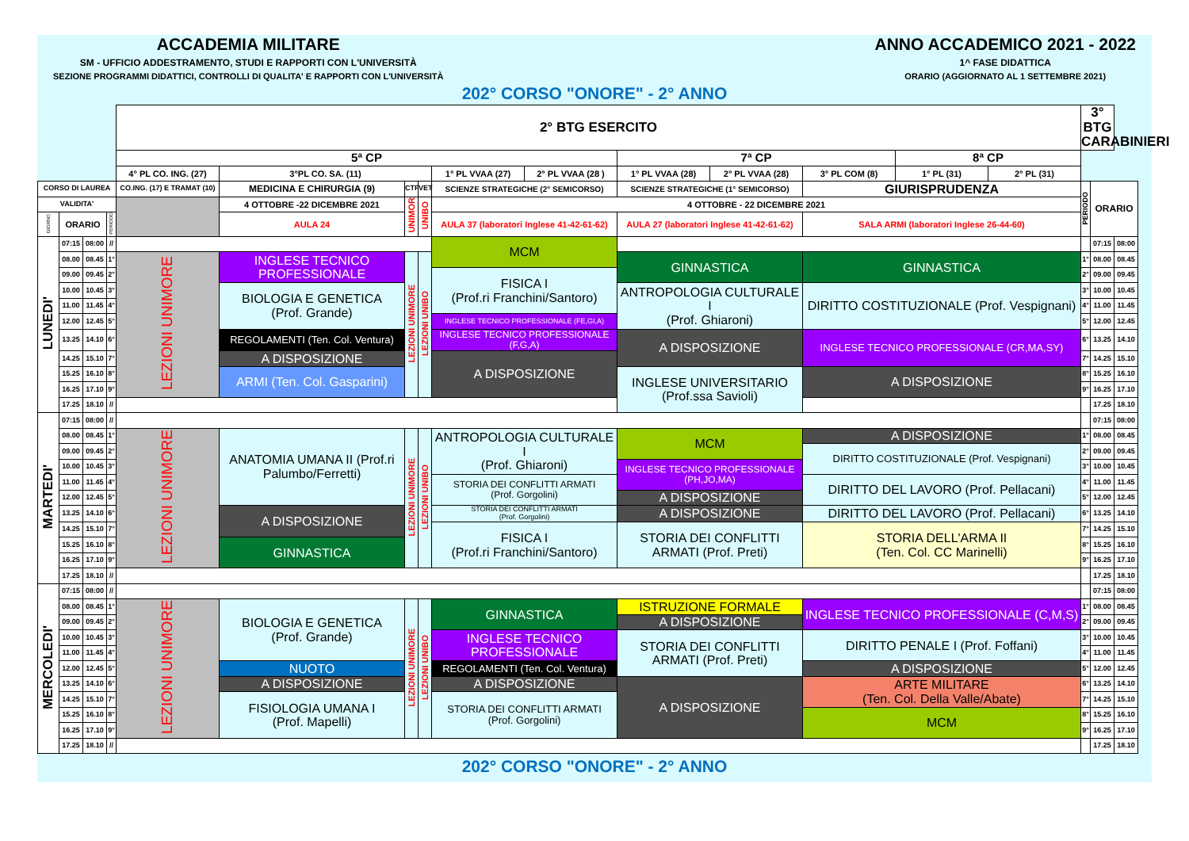ACCADEMIA MILITARE
SM - UFFICIO ADDESTRAMENTO, STUDI E RAPPORTI CON L'UNIVERSITÀ
SEZIONE PROGRAMMI DIDATTICI, CONTROLLI DI QUALITA' E RAPPORTI CON L'UNIVERSITÀ
ANNO ACCADEMICO 2021 - 2022
1^ FASE DIDATTICA
ORARIO (AGGIORNATO AL 1 SETTEMBRE 2021)
202° CORSO "ONORE" - 2° ANNO
| | | | | 2° BTG ESERCITO | | | | | | | | | | | 3° BTG CARABINIERI | | |
| | | | | 5ª CP | | | | | | 7ª CP | | | 8ª CP | | | | |
| | | | | 4° PL CO. ING. (27) | 3°PL CO. SA. (11) | | | 1° PL VVAA (27) | 2° PL VVAA (28 ) | 1° PL VVAA (28) | 2° PL VVAA (28) | 3° PL COM (8) | 1° PL (31) | 2° PL (31) | | | |
| CORSO DI LAUREA | | | | CO.ING. (17) E TRAMAT (10) | MEDICINA E CHIRURGIA (9) | CTF | VET | SCIENZE STRATEGICHE (2° SEMICORSO) | | SCIENZE STRATEGICHE (1° SEMICORSO) | | GIURISPRUDENZA | | | PERIODO | ORARIO | |
| VALIDITA' | | | | | 4 OTTOBRE -22 DICEMBRE 2021 | UNIMOR | UNIBO | 4 OTTOBRE - 22 DICEMBRE 2021 | | | | | | | | | |
| GIORNO | ORARIO | | PERIODO | | AULA 24 | | | AULA 37 (laboratori Inglese 41-42-61-62) | | AULA 27 (laboratori Inglese 41-42-61-62) | | SALA ARMI (laboratori Inglese 26-44-60) | | | | | |
| LUNEDI' | 07:15 | 08:00 | // | | | | | MCM | | | | | | | | 07:15 | 08:00 |
| | 08.00 | 08.45 | 1° | LEZIONI UNIMORE | INGLESE TECNICO PROFESSIONALE | LEZIONI UNIMORE | LEZIONI UNIBO | | | GINNASTICA | | GINNASTICA | | | 1° | 08.00 | 08.45 |
| | 09.00 | 09.45 | 2° | | | | | FISICA I (Prof.ri Franchini/Santoro) | | | | | | | 2° | 09.00 | 09.45 |
| | 10.00 | 10.45 | 3° | | BIOLOGIA E GENETICA (Prof. Grande) | | | | | ANTROPOLOGIA CULTURALE I (Prof. Ghiaroni) | | DIRITTO COSTITUZIONALE (Prof. Vespignani) | | | 3° | 10.00 | 10.45 |
| | 11.00 | 11.45 | 4° | | | | | | | | | | | | 4° | 11.00 | 11.45 |
| | 12.00 | 12.45 | 5° | | | | | INGLESE TECNICO PROFESSIONALE (FE,GI,A) | | | | | | | 5° | 12.00 | 12.45 |
| | 13.25 | 14.10 | 6° | | REGOLAMENTI (Ten. Col. Ventura) | | | INGLESE TECNICO PROFESSIONALE (F,G,A) | | A DISPOSIZIONE | | INGLESE TECNICO PROFESSIONALE (CR,MA,SY) | | | 6° | 13.25 | 14.10 |
| | 14.25 | 15.10 | 7° | | A DISPOSIZIONE | | | A DISPOSIZIONE | | | | | | | 7° | 14.25 | 15.10 |
| | 15.25 | 16.10 | 8° | | ARMI (Ten. Col. Gasparini) | | | | | INGLESE UNIVERSITARIO (Prof.ssa Savioli) | | A DISPOSIZIONE | | | 8° | 15.25 | 16.10 |
| | 16.25 | 17.10 | 9° | | | | | | | | | | | | 9° | 16.25 | 17.10 |
| | 17.25 | 18.10 | // | | | | | | | | | | | | | 17.25 | 18.10 |
| MARTEDI' | 07:15 | 08:00 | // | | | | | | | | | | | | | 07:15 | 08:00 |
| | 08.00 | 08.45 | 1° | LEZIONI UNIMORE | ANATOMIA UMANA II (Prof.ri Palumbo/Ferretti) | LEZIONI UNIMORE | LEZIONI UNIBO | ANTROPOLOGIA CULTURALE I (Prof. Ghiaroni) | | MCM | | A DISPOSIZIONE | | | 1° | 08.00 | 08.45 |
| | 09.00 | 09.45 | 2° | | | | | | | | | DIRITTO COSTITUZIONALE (Prof. Vespignani) | | | 2° | 09.00 | 09.45 |
| | 10.00 | 10.45 | 3° | | | | | | | INGLESE TECNICO PROFESSIONALE (PH,JO,MA) | | | | | 3° | 10.00 | 10.45 |
| | 11.00 | 11.45 | 4° | | | | | STORIA DEI CONFLITTI ARMATI (Prof. Gorgolini) | | | | DIRITTO DEL LAVORO (Prof. Pellacani) | | | 4° | 11.00 | 11.45 |
| | 12.00 | 12.45 | 5° | | | | | | | A DISPOSIZIONE | | | | | 5° | 12.00 | 12.45 |
| | 13.25 | 14.10 | 6° | | A DISPOSIZIONE | | | STORIA DEI CONFLITTI ARMATI (Prof. Gorgolini) | | A DISPOSIZIONE | | DIRITTO DEL LAVORO (Prof. Pellacani) | | | 6° | 13.25 | 14.10 |
| | 14.25 | 15.10 | 7° | | | | | FISICA I (Prof.ri Franchini/Santoro) | | STORIA DEI CONFLITTI ARMATI (Prof. Preti) | | STORIA DELL'ARMA II (Ten. Col. CC Marinelli) | | | 7° | 14.25 | 15.10 |
| | 15.25 | 16.10 | 8° | | GINNASTICA | | | | | | | | | | 8° | 15.25 | 16.10 |
| | 16.25 | 17.10 | 9° | | | | | | | | | | | | 9° | 16.25 | 17.10 |
| | 17.25 | 18.10 | // | | | | | | | | | | | | | 17.25 | 18.10 |
| MERCOLEDI' | 07:15 | 08:00 | // | | | | | | | | | | | | | 07:15 | 08:00 |
| | 08.00 | 08.45 | 1° | LEZIONI UNIMORE | BIOLOGIA E GENETICA (Prof. Grande) | LEZIONI UNIMORE | LEZIONI UNIBO | GINNASTICA | | ISTRUZIONE FORMALE | | INGLESE TECNICO PROFESSIONALE (C,M,S) | | | 1° | 08.00 | 08.45 |
| | 09.00 | 09.45 | 2° | | | | | | | A DISPOSIZIONE | | | | | 2° | 09.00 | 09.45 |
| | 10.00 | 10.45 | 3° | | | | | INGLESE TECNICO PROFESSIONALE | | STORIA DEI CONFLITTI ARMATI (Prof. Preti) | | DIRITTO PENALE I (Prof. Foffani) | | | 3° | 10.00 | 10.45 |
| | 11.00 | 11.45 | 4° | | | | | | | | | | | | 4° | 11.00 | 11.45 |
| | 12.00 | 12.45 | 5° | | NUOTO | | | REGOLAMENTI (Ten. Col. Ventura) | | | | A DISPOSIZIONE | | | 5° | 12.00 | 12.45 |
| | 13.25 | 14.10 | 6° | | A DISPOSIZIONE | | | A DISPOSIZIONE | | A DISPOSIZIONE | | ARTE MILITARE (Ten. Col. Della Valle/Abate) | | | 6° | 13.25 | 14.10 |
| | 14.25 | 15.10 | 7° | | FISIOLOGIA UMANA I (Prof. Mapelli) | | | STORIA DEI CONFLITTI ARMATI (Prof. Gorgolini) | | | | | | | 7° | 14.25 | 15.10 |
| | 15.25 | 16.10 | 8° | | | | | | | | | MCM | | | 8° | 15.25 | 16.10 |
| | 16.25 | 17.10 | 9° | | | | | | | | | | | | 9° | 16.25 | 17.10 |
| | 17.25 | 18.10 | // | | | | | | | | | | | | | 17.25 | 18.10 |
202° CORSO "ONORE" - 2° ANNO